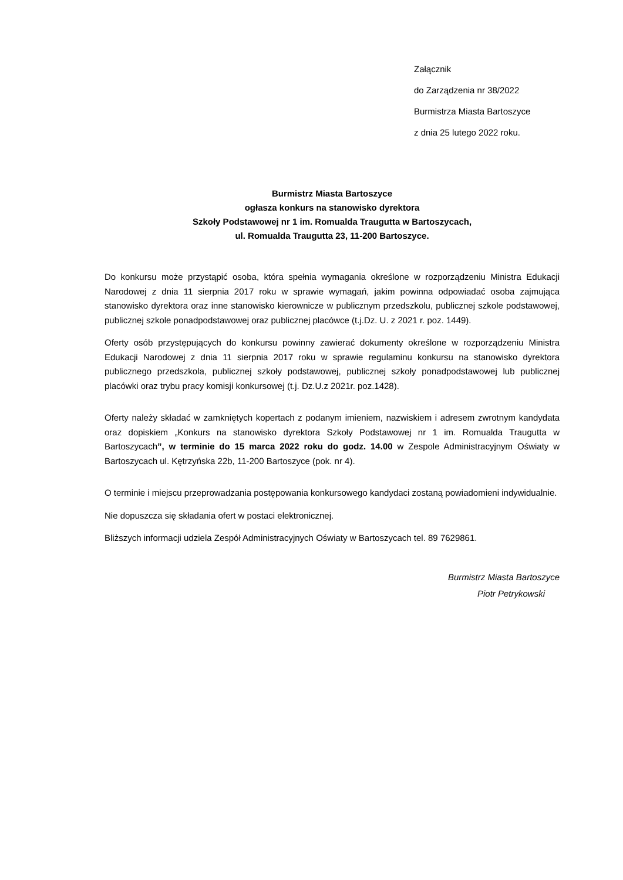Załącznik
do Zarządzenia nr 38/2022
Burmistrza Miasta Bartoszyce
z dnia 25 lutego 2022 roku.
Burmistrz Miasta Bartoszyce
ogłasza konkurs na stanowisko dyrektora
Szkoły Podstawowej nr 1 im. Romualda Traugutta w Bartoszycach,
ul. Romualda Traugutta 23, 11-200 Bartoszyce.
Do konkursu może przystąpić osoba, która spełnia wymagania określone w rozporządzeniu Ministra Edukacji Narodowej z dnia 11 sierpnia 2017 roku w sprawie wymagań, jakim powinna odpowiadać osoba zajmująca stanowisko dyrektora oraz inne stanowisko kierownicze w publicznym przedszkolu, publicznej szkole podstawowej, publicznej szkole ponadpodstawowej oraz publicznej placówce (t.j.Dz. U. z 2021 r. poz. 1449).
Oferty osób przystępujących do konkursu powinny zawierać dokumenty określone w rozporządzeniu Ministra Edukacji Narodowej z dnia 11 sierpnia 2017 roku w sprawie regulaminu konkursu na stanowisko dyrektora publicznego przedszkola, publicznej szkoły podstawowej, publicznej szkoły ponadpodstawowej lub publicznej placówki oraz trybu pracy komisji konkursowej (t.j. Dz.U.z 2021r. poz.1428).
Oferty należy składać w zamkniętych kopertach z podanym imieniem, nazwiskiem i adresem zwrotnym kandydata oraz dopiskiem „Konkurs na stanowisko dyrektora Szkoły Podstawowej nr 1 im. Romualda Traugutta w Bartoszycach”, w terminie do 15 marca 2022 roku do godz. 14.00 w Zespole Administracyjnym Oświaty w Bartoszycach ul. Kętrzyńska 22b, 11-200 Bartoszyce (pok. nr 4).
O terminie i miejscu przeprowadzania postępowania konkursowego kandydaci zostaną powiadomieni indywidualnie.
Nie dopuszcza się składania ofert w postaci elektronicznej.
Bliższych informacji udziela Zespół Administracyjnych Oświaty w Bartoszycach tel. 89 7629861.
Burmistrz Miasta Bartoszyce
Piotr Petrykowski